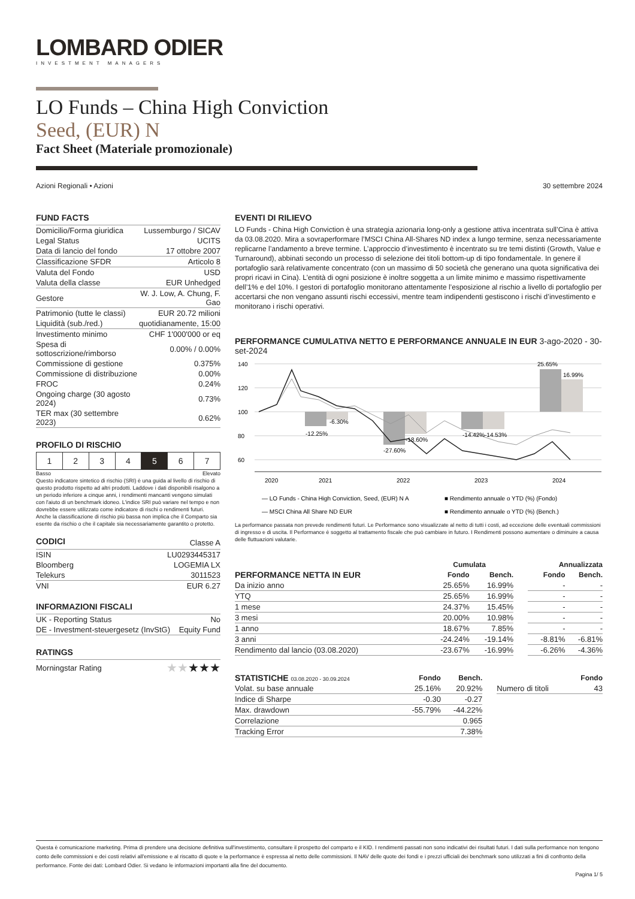LOMBARD ODIER
INVESTMENT MANAGERS
LO Funds – China High Conviction
Seed, (EUR) N
Fact Sheet (Materiale promozionale)
Azioni Regionali • Azioni 30 settembre 2024
FUND FACTS
| Domicilio/Forma giuridica | Lussemburgo / SICAV |
| Legal Status | UCITS |
| Data di lancio del fondo | 17 ottobre 2007 |
| Classificazione SFDR | Articolo 8 |
| Valuta del Fondo | USD |
| Valuta della classe | EUR Unhedged |
| Gestore | W. J. Low, A. Chung, F. Gao |
| Patrimonio (tutte le classi) | EUR 20.72 milioni |
| Liquidità (sub./red.) | quotidianamente, 15:00 |
| Investimento minimo | CHF 1'000'000 or eq |
| Spesa di sottoscrizione/rimborso | 0.00% / 0.00% |
| Commissione di gestione | 0.375% |
| Commissione di distribuzione | 0.00% |
| FROC | 0.24% |
| Ongoing charge (30 agosto 2024) | 0.73% |
| TER max (30 settembre 2023) | 0.62% |
PROFILO DI RISCHIO
| 1 | 2 | 3 | 4 | 5 | 6 | 7 |
Basso Elevato
Questo indicatore sintetico di rischio (SRI) è una guida al livello di rischio di questo prodotto rispetto ad altri prodotti. Laddove i dati disponibili risalgono a un periodo inferiore a cinque anni, i rendimenti mancanti vengono simulati con l'aiuto di un benchmark idoneo. L'indice SRI può variare nel tempo e non dovrebbe essere utilizzato come indicatore di rischi o rendimenti futuri. Anche la classificazione di rischio più bassa non implica che il Comparto sia esente da rischio o che il capitale sia necessariamente garantito o protetto.
| CODICI | Classe A |
| ISIN | LU0293445317 |
| Bloomberg | LOGEMIA LX |
| Telekurs | 3011523 |
| VNI | EUR 6.27 |
INFORMAZIONI FISCALI
| UK - Reporting Status | No |
| DE - Investment-steuergesetz (InvStG) | Equity Fund |
RATINGS
| Morningstar Rating | ★★ ★★★ |
EVENTI DI RILIEVO
LO Funds - China High Conviction è una strategia azionaria long-only a gestione attiva incentrata sull’Cina è attiva da 03.08.2020. Mira a sovraperformare l’MSCI China All-Shares ND index a lungo termine, senza necessariamente replicarne l’andamento a breve termine. L’approccio d’investimento è incentrato su tre temi distinti (Growth, Value e Turnaround), abbinati secondo un processo di selezione dei titoli bottom-up di tipo fondamentale. In genere il portafoglio sarà relativamente concentrato (con un massimo di 50 società che generano una quota significativa dei propri ricavi in Cina). L’entità di ogni posizione è inoltre soggetta a un limite minimo e massimo rispettivamente dell’1% e del 10%. I gestori di portafoglio monitorano attentamente l’esposizione al rischio a livello di portafoglio per accertarsi che non vengano assunti rischi eccessivi, mentre team indipendenti gestiscono i rischi d’investimento e monitorano i rischi operativi.
PERFORMANCE CUMULATIVA NETTO E PERFORMANCE ANNUALE IN EUR 3-ago-2020 - 30-set-2024
140
120
100
80
60
-12.25%
-6.30%
-27.60%
-18.60%
-14.42%
-14.53%
25.65%
16.99%
2020
2021
2022
2023
2024
— LO Funds - China High Conviction, Seed, (EUR) N A
■ Rendimento annuale o YTD (%) (Fondo)
— MSCI China All Share ND EUR
■ Rendimento annuale o YTD (%) (Bench.)
La performance passata non prevede rendimenti futuri. Le Performance sono visualizzate al netto di tutti i costi, ad eccezione delle eventuali commissioni di ingresso e di uscita. Il Performance è soggetto al trattamento fiscale che può cambiare in futuro. I Rendimenti possono aumentare o diminuire a causa delle fluttuazioni valutarie.
| | Cumulata | | | Annualizzata | |
| --- | --- | --- | --- | --- | --- |
| PERFORMANCE NETTA IN EUR | Fondo | Bench. | | Fondo | Bench. |
| Da inizio anno | 25.65% | 16.99% | | - | - |
| YTQ | 25.65% | 16.99% | | - | - |
| 1 mese | 24.37% | 15.45% | | - | - |
| 3 mesi | 20.00% | 10.98% | | - | - |
| 1 anno | 18.67% | 7.85% | | - | - |
| 3 anni | -24.24% | -19.14% | | -8.81% | -6.81% |
| Rendimento dal lancio (03.08.2020) | -23.67% | -16.99% | | -6.26% | -4.36% |
| STATISTICHE 03.08.2020 - 30.09.2024 | Fondo | Bench. | | | Fondo |
| --- | --- | --- | --- | --- | --- |
| Volat. su base annuale | 25.16% | 20.92% | | Numero di titoli | 43 |
| Indice di Sharpe | -0.30 | -0.27 | | | |
| Max. drawdown | -55.79% | -44.22% | | | |
| Correlazione | | 0.965 | | | |
| Tracking Error | | 7.38% | | | |
Questa è comunicazione marketing. Prima di prendere una decisione definitiva sull'investimento, consultare il prospetto del comparto e il KID. I rendimenti passati non sono indicativi dei risultati futuri. I dati sulla performance non tengono conto delle commissioni e dei costi relativi all'emissione e al riscatto di quote e la performance è espressa al netto delle commissioni. Il NAV delle quote dei fondi e i prezzi ufficiali dei benchmark sono utilizzati a fini di confronto della performance. Fonte dei dati: Lombard Odier. Si vedano le informazioni importanti alla fine del documento.
Pagina 1/ 5